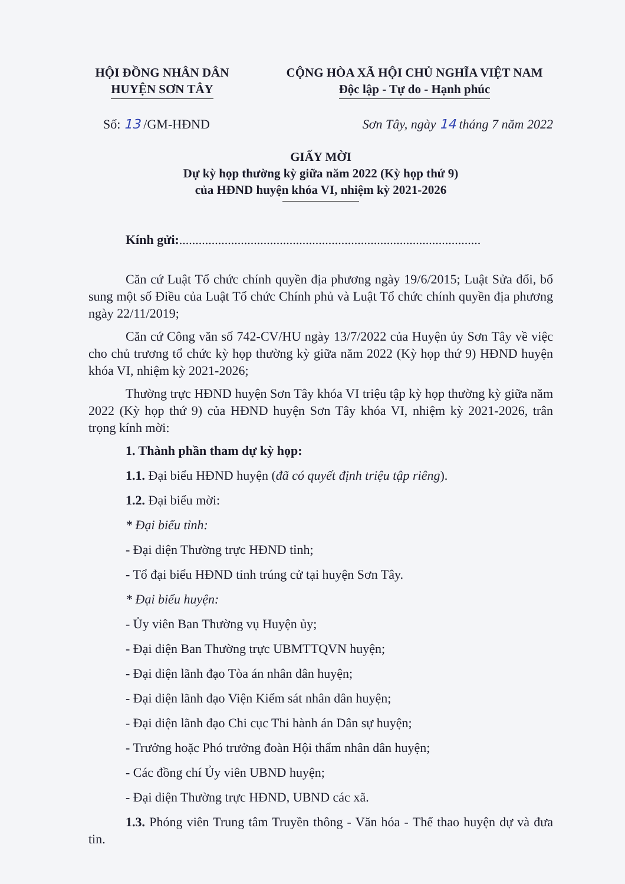HỘI ĐỒNG NHÂN DÂN
HUYỆN SƠN TÂY
CỘNG HÒA XÃ HỘI CHỦ NGHĨA VIỆT NAM
Độc lập - Tự do - Hạnh phúc
Số: 13 /GM-HĐND Sơn Tây, ngày 14 tháng 7 năm 2022
GIẤY MỜI
Dự kỳ họp thường kỳ giữa năm 2022 (Kỳ họp thứ 9)
của HĐND huyện khóa VI, nhiệm kỳ 2021-2026
Kính gửi:.............................................................................................
Căn cứ Luật Tổ chức chính quyền địa phương ngày 19/6/2015; Luật Sửa đổi, bổ sung một số Điều của Luật Tổ chức Chính phủ và Luật Tổ chức chính quyền địa phương ngày 22/11/2019;
Căn cứ Công văn số 742-CV/HU ngày 13/7/2022 của Huyện ủy Sơn Tây về việc cho chủ trương tổ chức kỳ họp thường kỳ giữa năm 2022 (Kỳ họp thứ 9) HĐND huyện khóa VI, nhiệm kỳ 2021-2026;
Thường trực HĐND huyện Sơn Tây khóa VI triệu tập kỳ họp thường kỳ giữa năm 2022 (Kỳ họp thứ 9) của HĐND huyện Sơn Tây khóa VI, nhiệm kỳ 2021-2026, trân trọng kính mời:
1. Thành phần tham dự kỳ họp:
1.1. Đại biểu HĐND huyện (đã có quyết định triệu tập riêng).
1.2. Đại biểu mời:
* Đại biểu tỉnh:
- Đại diện Thường trực HĐND tỉnh;
- Tổ đại biểu HĐND tỉnh trúng cử tại huyện Sơn Tây.
* Đại biểu huyện:
- Ủy viên Ban Thường vụ Huyện ủy;
- Đại diện Ban Thường trực UBMTTQVN huyện;
- Đại diện lãnh đạo Tòa án nhân dân huyện;
- Đại diện lãnh đạo Viện Kiểm sát nhân dân huyện;
- Đại diện lãnh đạo Chi cục Thi hành án Dân sự huyện;
- Trưởng hoặc Phó trưởng đoàn Hội thẩm nhân dân huyện;
- Các đồng chí Ủy viên UBND huyện;
- Đại diện Thường trực HĐND, UBND các xã.
1.3. Phóng viên Trung tâm Truyền thông - Văn hóa - Thể thao huyện dự và đưa tin.